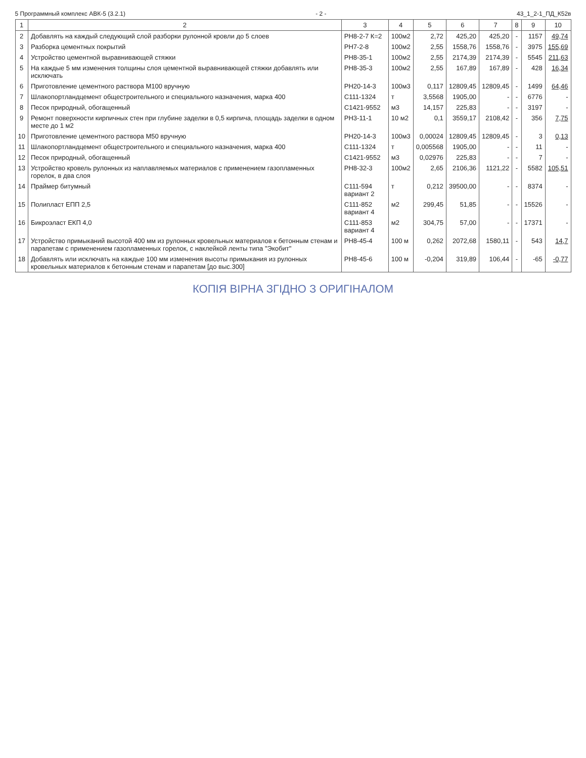5 Программный комплекс АВК-5 (3.2.1) - 2 - 43_1_2-1_ПД_К52в
| 1 | 2 | 3 | 4 | 5 | 6 | 7 | 8 | 9 | 10 |
| --- | --- | --- | --- | --- | --- | --- | --- | --- | --- |
| 2 | Добавлять на каждый следующий слой разборки рулонной кровли до 5 слоев | РН8-2-7 К=2 | 100м2 | 2,72 | 425,20 | 425,20 | - | 1157 | 49,74 |
| 3 | Разборка цементных покрытий | РН7-2-8 | 100м2 | 2,55 | 1558,76 | 1558,76 | - | 3975 | 155,69 |
| 4 | Устройство цементной выравнивающей стяжки | РН8-35-1 | 100м2 | 2,55 | 2174,39 | 2174,39 | - | 5545 | 211,63 |
| 5 | На каждые 5 мм изменения толщины слоя цементной выравнивающей стяжки добавлять или исключать | РН8-35-3 | 100м2 | 2,55 | 167,89 | 167,89 | - | 428 | 16,34 |
| 6 | Приготовление цементного раствора М100 вручную | РН20-14-3 | 100м3 | 0,117 | 12809,45 | 12809,45 | - | 1499 | 64,46 |
| 7 | Шлакопортландцемент общестроительного и специального назначения, марка 400 | С111-1324 | т | 3,5568 | 1905,00 | - | - | 6776 | - |
| 8 | Песок природный, обогащенный | С1421-9552 | м3 | 14,157 | 225,83 | - | - | 3197 | - |
| 9 | Ремонт поверхности кирпичных стен при глубине заделки в 0,5 кирпича, площадь заделки в одном месте до 1 м2 | РН3-11-1 | 10 м2 | 0,1 | 3559,17 | 2108,42 | - | 356 | 7,75 |
| 10 | Приготовление цементного раствора М50 вручную | РН20-14-3 | 100м3 | 0,00024 | 12809,45 | 12809,45 | - | 3 | 0,13 |
| 11 | Шлакопортландцемент общестроительного и специального назначения, марка 400 | С111-1324 | т | 0,005568 | 1905,00 | - | - | 11 | - |
| 12 | Песок природный, обогащенный | С1421-9552 | м3 | 0,02976 | 225,83 | - | - | 7 | - |
| 13 | Устройство кровель рулонных из наплавляемых материалов с применением газопламенных горелок, в два слоя | РН8-32-3 | 100м2 | 2,65 | 2106,36 | 1121,22 | - | 5582 | 105,51 |
| 14 | Праймер битумный | С111-594 вариант 2 | т | 0,212 | 39500,00 | - | - | 8374 | - |
| 15 | Полипласт ЕПП 2,5 | С111-852 вариант 4 | м2 | 299,45 | 51,85 | - | - | 15526 | - |
| 16 | Бикроэласт ЕКП 4,0 | С111-853 вариант 4 | м2 | 304,75 | 57,00 | - | - | 17371 | - |
| 17 | Устройство примыканий высотой 400 мм из рулонных кровельных материалов к бетонным стенам и парапетам с применением газопламенных горелок, с наклейкой ленты типа "Экобит" | РН8-45-4 | 100 м | 0,262 | 2072,68 | 1580,11 | - | 543 | 14,7 |
| 18 | Добавлять или исключать на каждые 100 мм изменения высоты примыкания из рулонных кровельных материалов к бетонным стенам и парапетам [до выс.300] | РН8-45-6 | 100 м | -0,204 | 319,89 | 106,44 | - | -65 | -0,77 |
КОПІЯ ВІРНА ЗГІДНО З ОРИГІНАЛОМ